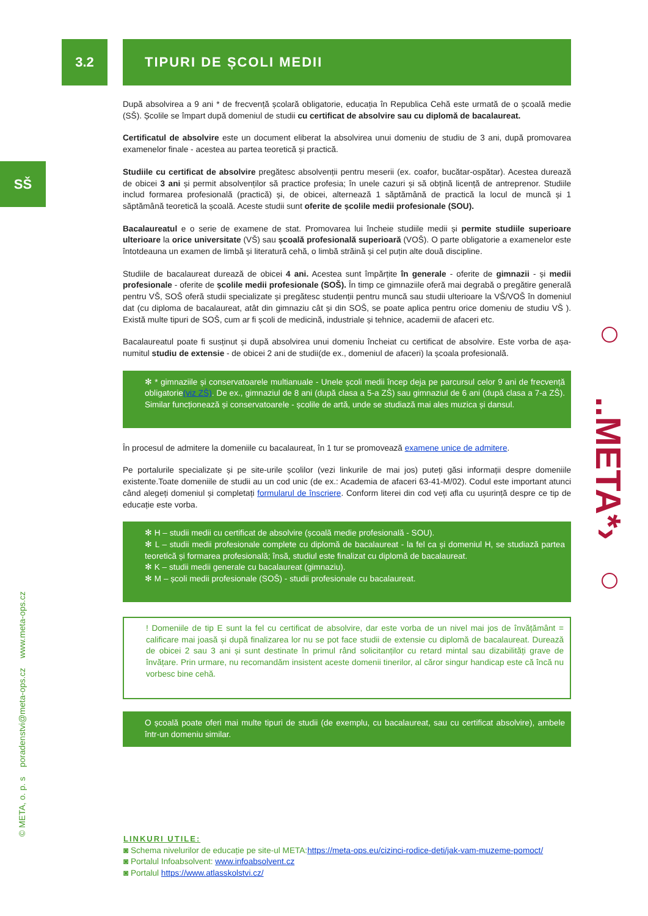3.2
SŠ
© META, o. p. s poradenstvi@meta-ops.cz www.meta-ops.cz
..META*›
TIPURI DE ȘCOLI MEDII
După absolvirea a 9 ani * de frecvență școlară obligatorie, educația în Republica Cehă este urmată de o școală medie (SŠ). Școlile se împart după domeniul de studii cu certificat de absolvire sau cu diplomă de bacalaureat.
Certificatul de absolvire este un document eliberat la absolvirea unui domeniu de studiu de 3 ani, după promovarea examenelor finale - acestea au partea teoretică și practică.
Studiile cu certificat de absolvire pregătesc absolvenții pentru meserii (ex. coafor, bucătar-ospătar). Acestea durează de obicei 3 ani și permit absolvenților să practice profesia; în unele cazuri și să obțină licență de antreprenor. Studiile includ formarea profesională (practică) și, de obicei, alternează 1 săptămână de practică la locul de muncă și 1 săptămână teoretică la școală. Aceste studii sunt oferite de școlile medii profesionale (SOU).
Bacalaureatul e o serie de examene de stat. Promovarea lui încheie studiile medii și permite studiile superioare ulterioare la orice universitate (VŠ) sau școală profesională superioară (VOŠ). O parte obligatorie a examenelor este întotdeauna un examen de limbă și literatură cehă, o limbă străină și cel puțin alte două discipline.
Studiile de bacalaureat durează de obicei 4 ani. Acestea sunt împărțite în generale - oferite de gimnazii - și medii profesionale - oferite de școlile medii profesionale (SOŠ). În timp ce gimnaziile oferă mai degrabă o pregătire generală pentru VŠ, SOŠ oferă studii specializate și pregătesc studenții pentru muncă sau studii ulterioare la VŠ/VOŠ în domeniul dat (cu diploma de bacalaureat, atât din gimnaziu cât și din SOŠ, se poate aplica pentru orice domeniu de studiu VŠ ). Există multe tipuri de SOŠ, cum ar fi școli de medicină, industriale și tehnice, academii de afaceri etc.
Bacalaureatul poate fi susținut și după absolvirea unui domeniu încheiat cu certificat de absolvire. Este vorba de așa-numitul studiu de extensie - de obicei 2 ani de studii(de ex., domeniul de afaceri) la școala profesională.
✻ * gimnaziile și conservatoarele multianuale - Unele școli medii încep deja pe parcursul celor 9 ani de frecvență obligatorie(viz ZŠ). De ex., gimnaziul de 8 ani (după clasa a 5-a ZŠ) sau gimnaziul de 6 ani (după clasa a 7-a ZŠ). Similar funcționează și conservatoarele - școlile de artă, unde se studiază mai ales muzica și dansul.
În procesul de admitere la domeniile cu bacalaureat, în 1 tur se promovează examene unice de admitere.
Pe portalurile specializate și pe site-urile școlilor (vezi linkurile de mai jos) puteți găsi informații despre domeniile existente.Toate domeniile de studii au un cod unic (de ex.: Academia de afaceri 63-41-M/02). Codul este important atunci când alegeți domeniul și completați formularul de înscriere. Conform literei din cod veți afla cu ușurință despre ce tip de educație este vorba.
✻ H – studii medii cu certificat de absolvire (școală medie profesională - SOU).
✻ L – studii medii profesionale complete cu diplomă de bacalaureat - la fel ca și domeniul H, se studiază partea teoretică și formarea profesională; însă, studiul este finalizat cu diplomă de bacalaureat.
✻ K – studii medii generale cu bacalaureat (gimnaziu).
✻ M – școli medii profesionale (SOŠ) - studii profesionale cu bacalaureat.
! Domeniile de tip E sunt la fel cu certificat de absolvire, dar este vorba de un nivel mai jos de învățământ = calificare mai joasă și după finalizarea lor nu se pot face studii de extensie cu diplomă de bacalaureat. Durează de obicei 2 sau 3 ani și sunt destinate în primul rând solicitanților cu retard mintal sau dizabilități grave de învățare. Prin urmare, nu recomandăm insistent aceste domenii tinerilor, al căror singur handicap este că încă nu vorbesc bine cehă.
O școală poate oferi mai multe tipuri de studii (de exemplu, cu bacalaureat, sau cu certificat absolvire), ambele într-un domeniu similar.
LINKURI UTILE:
◙ Schema nivelurilor de educație pe site-ul META:https://meta-ops.eu/cizinci-rodice-deti/jak-vam-muzeme-pomoct/
◙ Portalul Infoabsolvent: www.infoabsolvent.cz
◙ Portalul https://www.atlasskolstvi.cz/